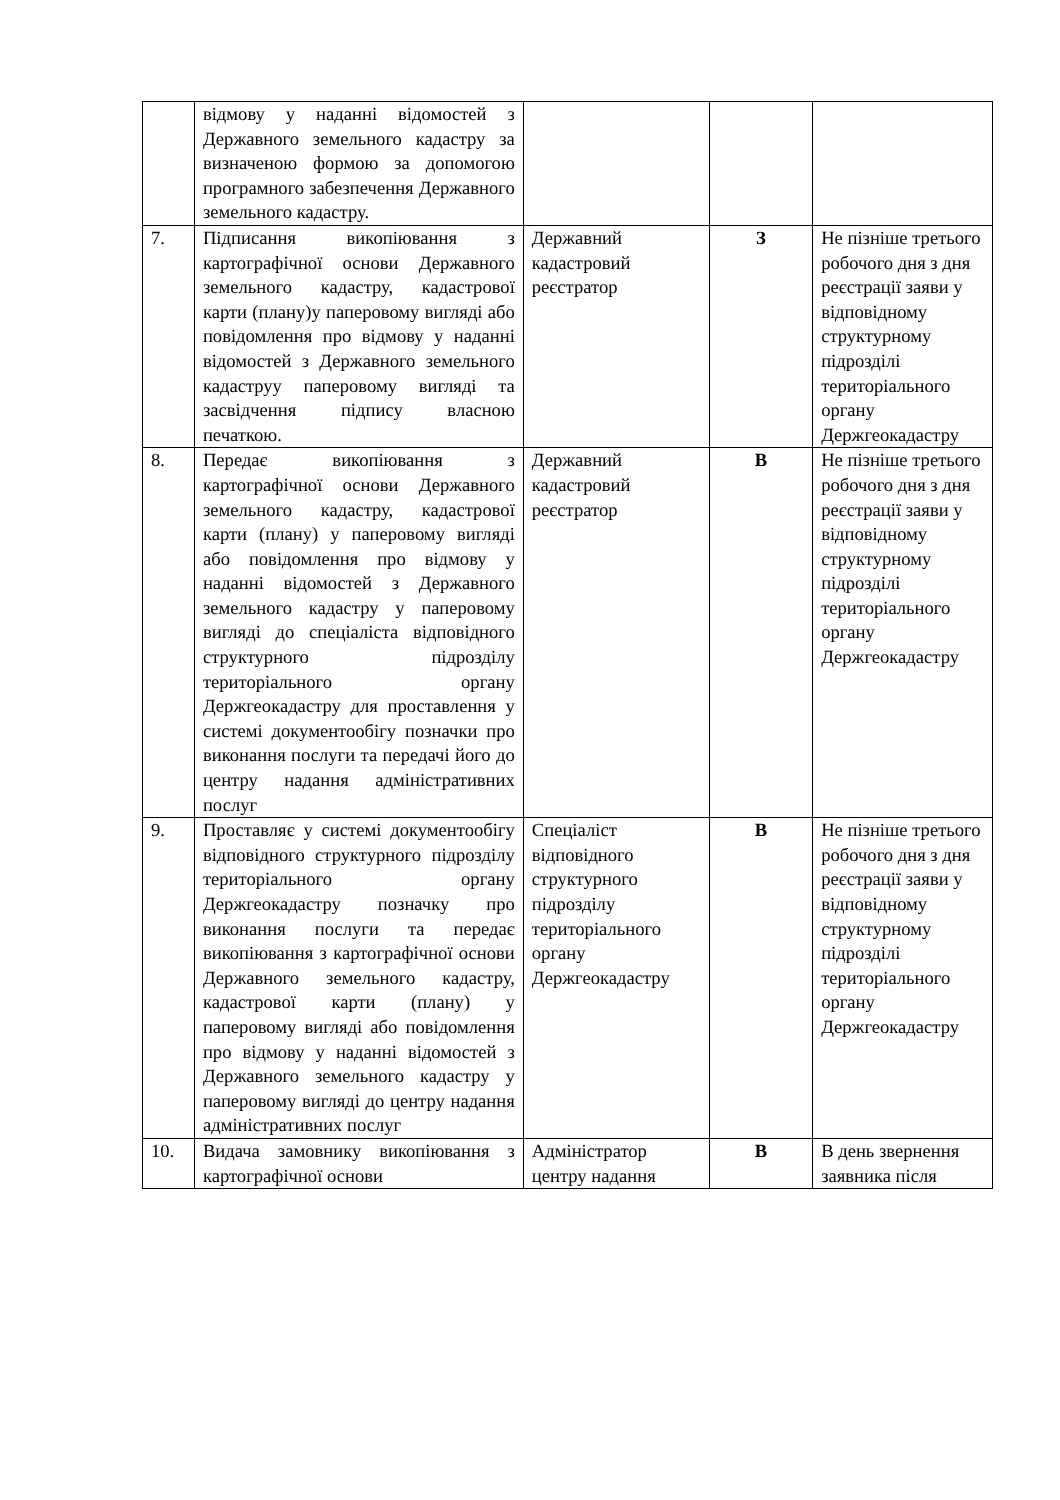| | відмову у наданні відомостей з Державного земельного кадастру за визначеною формою за допомогою програмного забезпечення Державного земельного кадастру. | | | |
| 7. | Підписання викопіювання з картографічної основи Державного земельного кадастру, кадастрової карти (плану)у паперовому вигляді або повідомлення про відмову у наданні відомостей з Державного земельного кадаструу паперовому вигляді та засвідчення підпису власною печаткою. | Державний кадастровий реєстратор | З | Не пізніше третього робочого дня з дня реєстрації заяви у відповідному структурному підрозділі територіального органу Держгеокадастру |
| 8. | Передає викопіювання з картографічної основи Державного земельного кадастру, кадастрової карти (плану) у паперовому вигляді або повідомлення про відмову у наданні відомостей з Державного земельного кадастру у паперовому вигляді до спеціаліста відповідного структурного підрозділу територіального органу Держгеокадастру для проставлення у системі документообігу позначки про виконання послуги та передачі його до центру надання адміністративних послуг | Державний кадастровий реєстратор | В | Не пізніше третього робочого дня з дня реєстрації заяви у відповідному структурному підрозділі територіального органу Держгеокадастру |
| 9. | Проставляє у системі документообігу відповідного структурного підрозділу територіального органу Держгеокадастру позначку про виконання послуги та передає викопіювання з картографічної основи Державного земельного кадастру, кадастрової карти (плану) у паперовому вигляді або повідомлення про відмову у наданні відомостей з Державного земельного кадастру у паперовому вигляді до центру надання адміністративних послуг | Спеціаліст відповідного структурного підрозділу територіального органу Держгеокадастру | В | Не пізніше третього робочого дня з дня реєстрації заяви у відповідному структурному підрозділі територіального органу Держгеокадастру |
| 10. | Видача замовнику викопіювання з картографічної основи | Адміністратор центру надання | В | В день звернення заявника після |